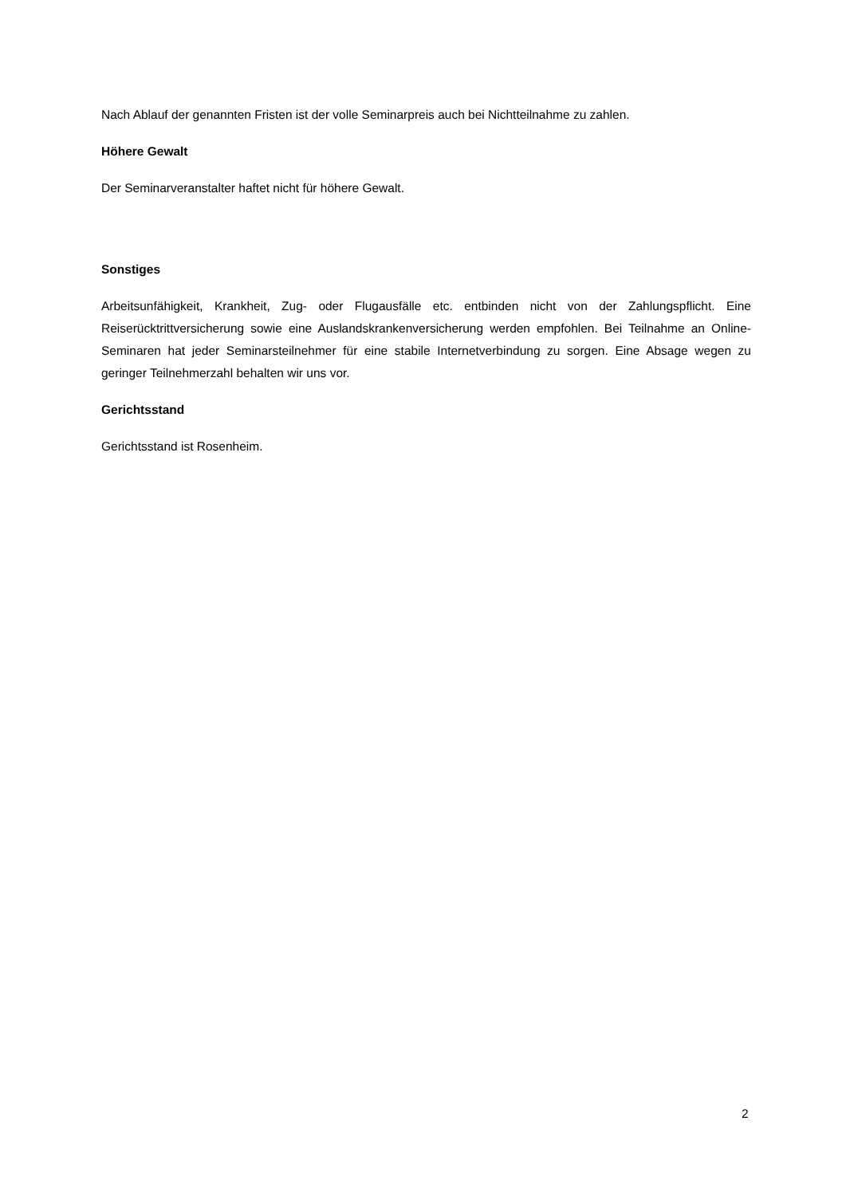Nach Ablauf der genannten Fristen ist der volle Seminarpreis auch bei Nichtteilnahme zu zahlen.
Höhere Gewalt
Der Seminarveranstalter haftet nicht für höhere Gewalt.
Sonstiges
Arbeitsunfähigkeit, Krankheit, Zug- oder Flugausfälle etc. entbinden nicht von der Zahlungspflicht. Eine Reiserücktrittversicherung sowie eine Auslandskrankenversicherung werden empfohlen. Bei Teilnahme an Online-Seminaren hat jeder Seminarsteilnehmer für eine stabile Internetverbindung zu sorgen. Eine Absage wegen zu geringer Teilnehmerzahl behalten wir uns vor.
Gerichtsstand
Gerichtsstand ist Rosenheim.
2